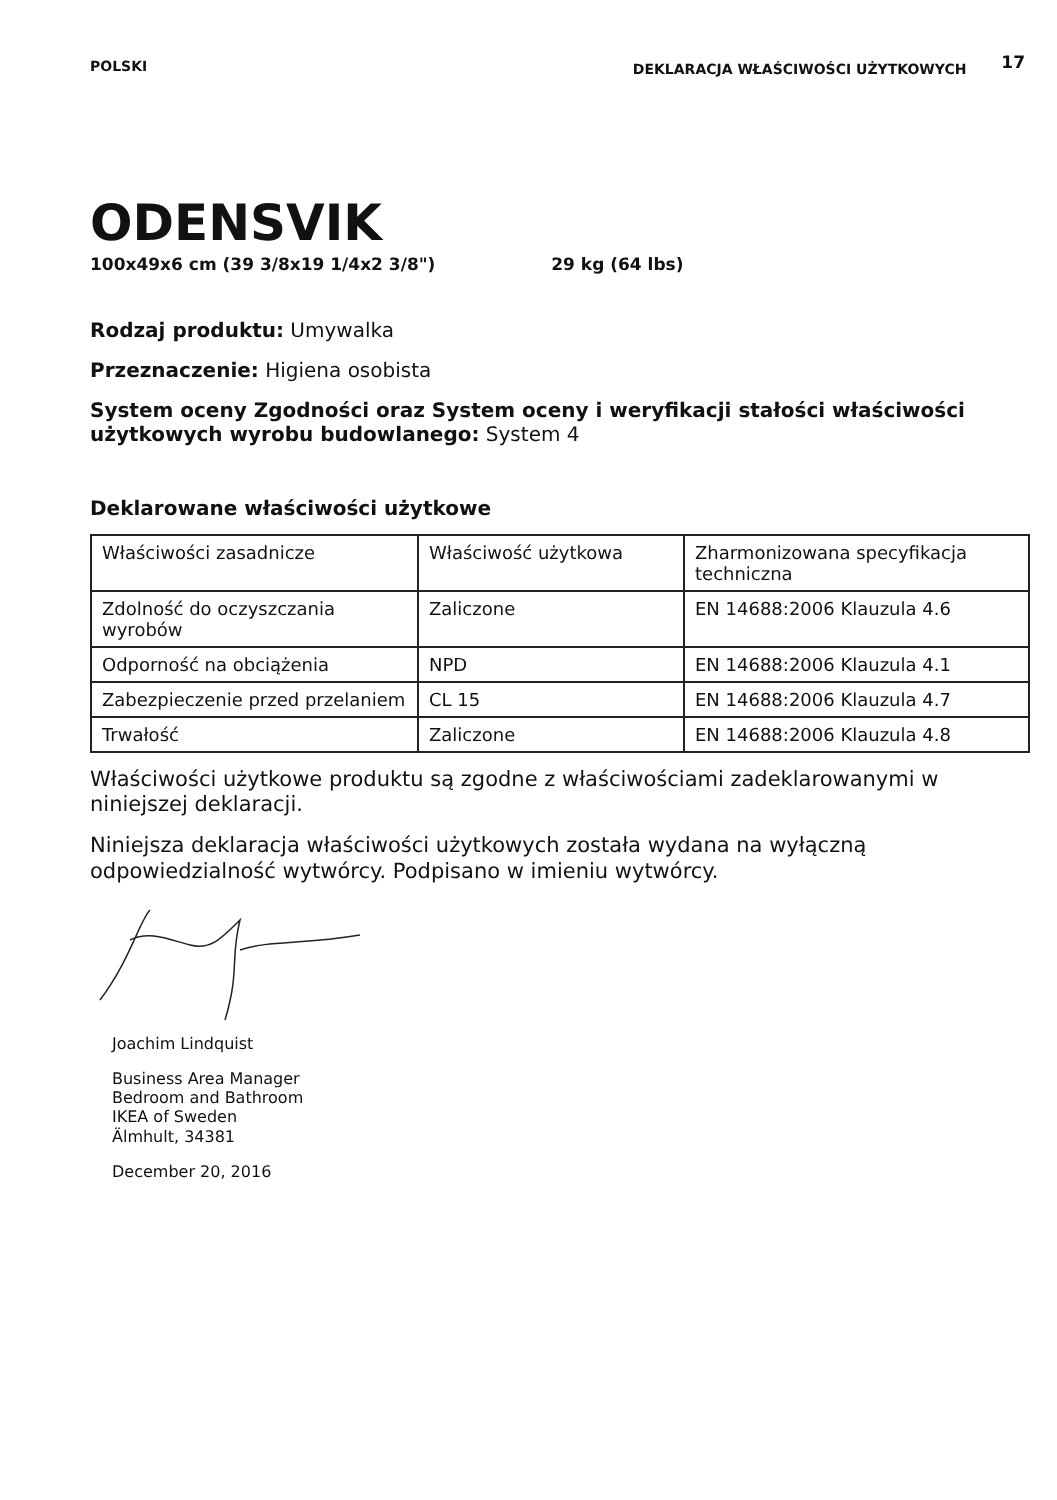POLSKI DEKLARACJA WŁAŚCIWOŚCI UŻYTKOWYCH 17
ODENSVIK
100x49x6 cm (39 3/8x19 1/4x2 3/8") 29 kg (64 lbs)
Rodzaj produktu: Umywalka
Przeznaczenie: Higiena osobista
System oceny Zgodności oraz System oceny i weryfikacji stałości właściwości użytkowych wyrobu budowlanego: System 4
Deklarowane właściwości użytkowe
| Właściwości zasadnicze | Właściwość użytkowa | Zharmonizowana specyfikacja techniczna |
| Zdolność do oczyszczania wyrobów | Zaliczone | EN 14688:2006 Klauzula 4.6 |
| Odporność na obciążenia | NPD | EN 14688:2006 Klauzula 4.1 |
| Zabezpieczenie przed przelaniem | CL 15 | EN 14688:2006 Klauzula 4.7 |
| Trwałość | Zaliczone | EN 14688:2006 Klauzula 4.8 |
Właściwości użytkowe produktu są zgodne z właściwościami zadeklarowanymi w niniejszej deklaracji.
Niniejsza deklaracja właściwości użytkowych została wydana na wyłączną odpowiedzialność wytwórcy. Podpisano w imieniu wytwórcy.
Joachim Lindquist
Business Area Manager
Bedroom and Bathroom
IKEA of Sweden
Älmhult, 34381
December 20, 2016